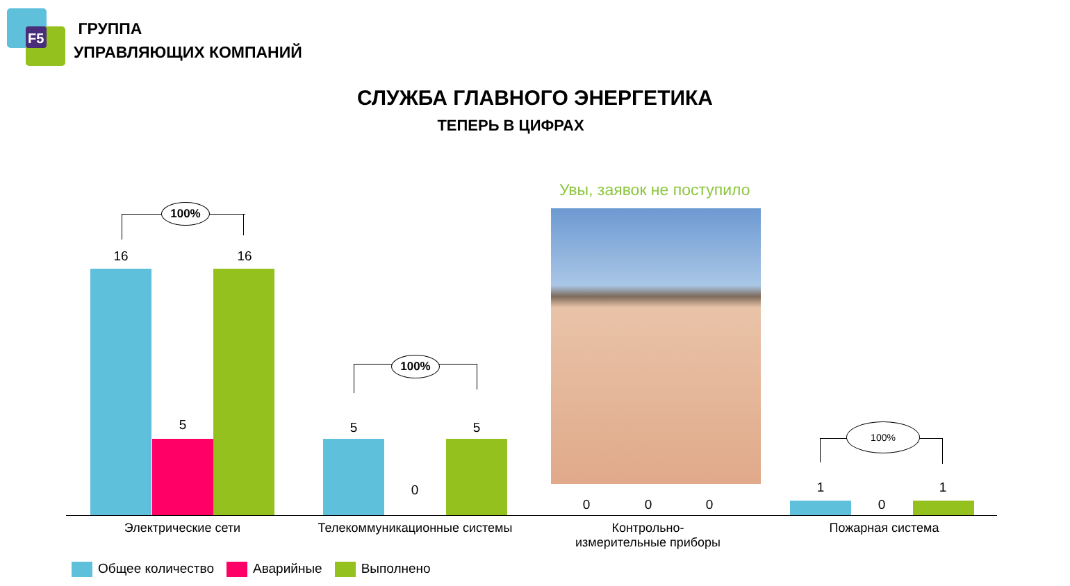F5
ГРУППА
УПРАВЛЯЮЩИХ КОМПАНИЙ
СЛУЖБА ГЛАВНОГО ЭНЕРГЕТИКА
ТЕПЕРЬ В ЦИФРАХ
100%
16 16
5
100%
5
0
5
Увы, заявок не поступило
0 0 0
100%
1
0
1
Электрические сети Телекоммуникационные системы
Контрольно-
измерительные приборы
Пожарная система
Общее количество Аварийные Выполнено